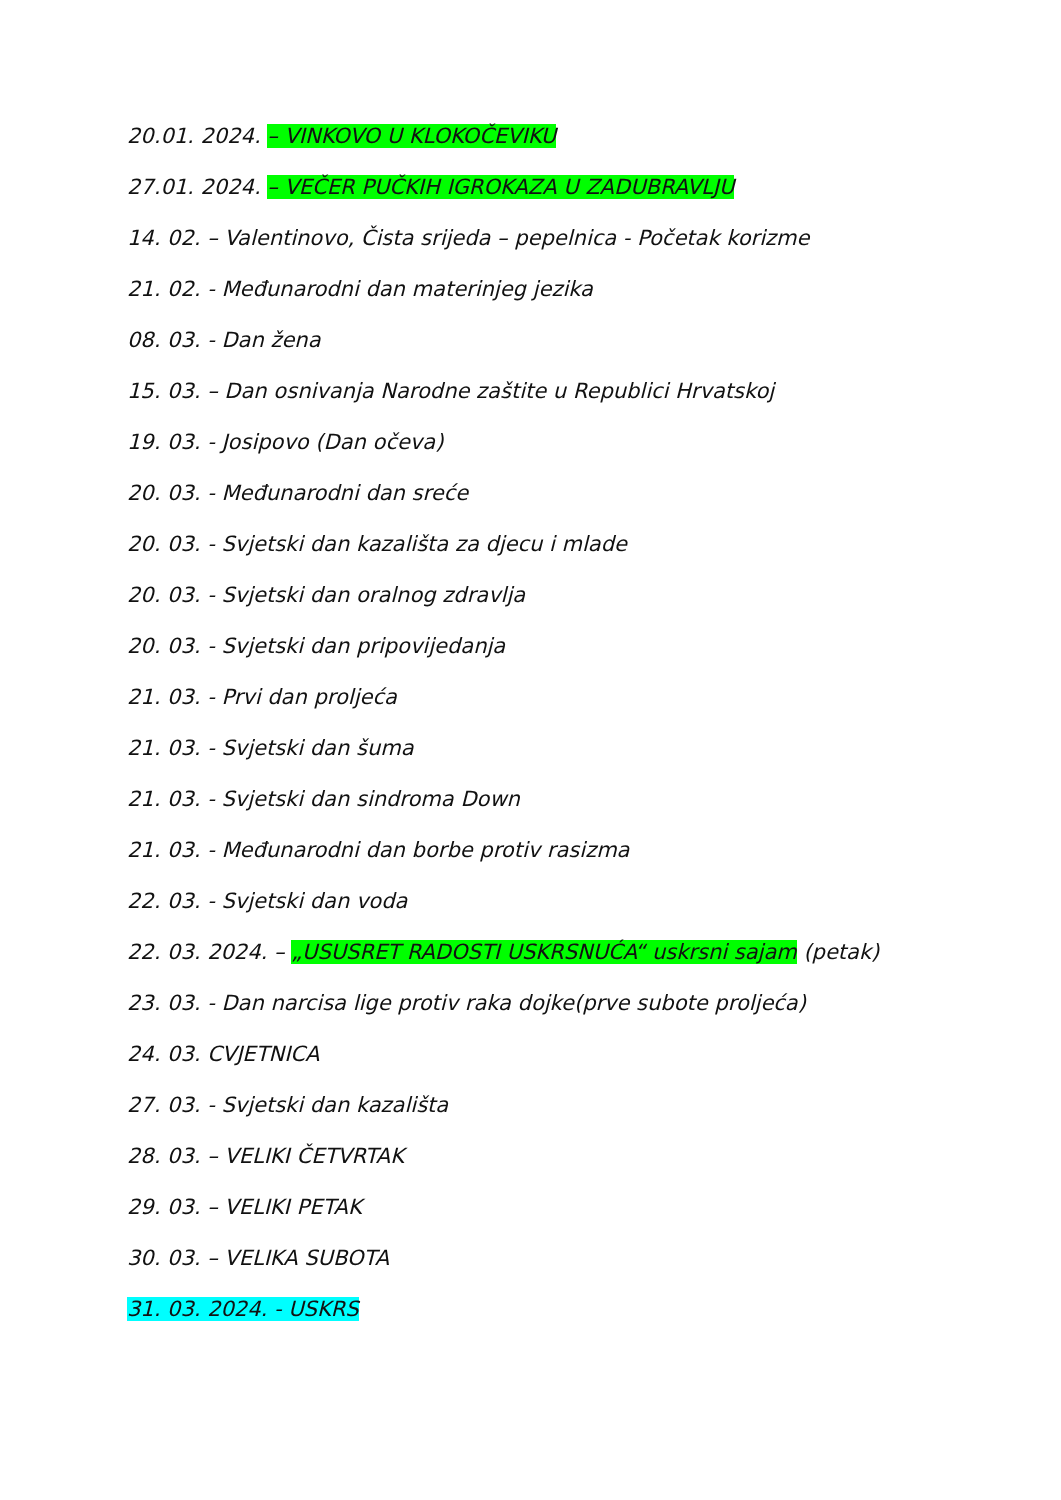20.01. 2024. – VINKOVO U KLOKOČEVIKU
27.01. 2024. – VEČER PUČKIH IGROKAZA U ZADUBRAVLJU
14. 02. – Valentinovo, Čista srijeda – pepelnica - Početak korizme
21. 02. - Međunarodni dan materinjeg jezika
08. 03. - Dan žena
15. 03. – Dan osnivanja Narodne zaštite u Republici Hrvatskoj
19. 03. - Josipovo (Dan očeva)
20. 03. - Međunarodni dan sreće
20. 03. - Svjetski dan kazališta za djecu i mlade
20. 03. - Svjetski dan oralnog zdravlja
20. 03. - Svjetski dan pripovijedanja
21. 03. - Prvi dan proljeća
21. 03. - Svjetski dan šuma
21. 03. - Svjetski dan sindroma Down
21. 03. - Međunarodni dan borbe protiv rasizma
22. 03. - Svjetski dan voda
22. 03. 2024. – „USUSRET RADOSTI USKRSNUĆA“ uskrsni sajam (petak)
23. 03. - Dan narcisa lige protiv raka dojke(prve subote proljeća)
24. 03. CVJETNICA
27. 03. - Svjetski dan kazališta
28. 03. – VELIKI ČETVRTAK
29. 03. – VELIKI PETAK
30. 03. – VELIKA SUBOTA
31. 03. 2024. - USKRS